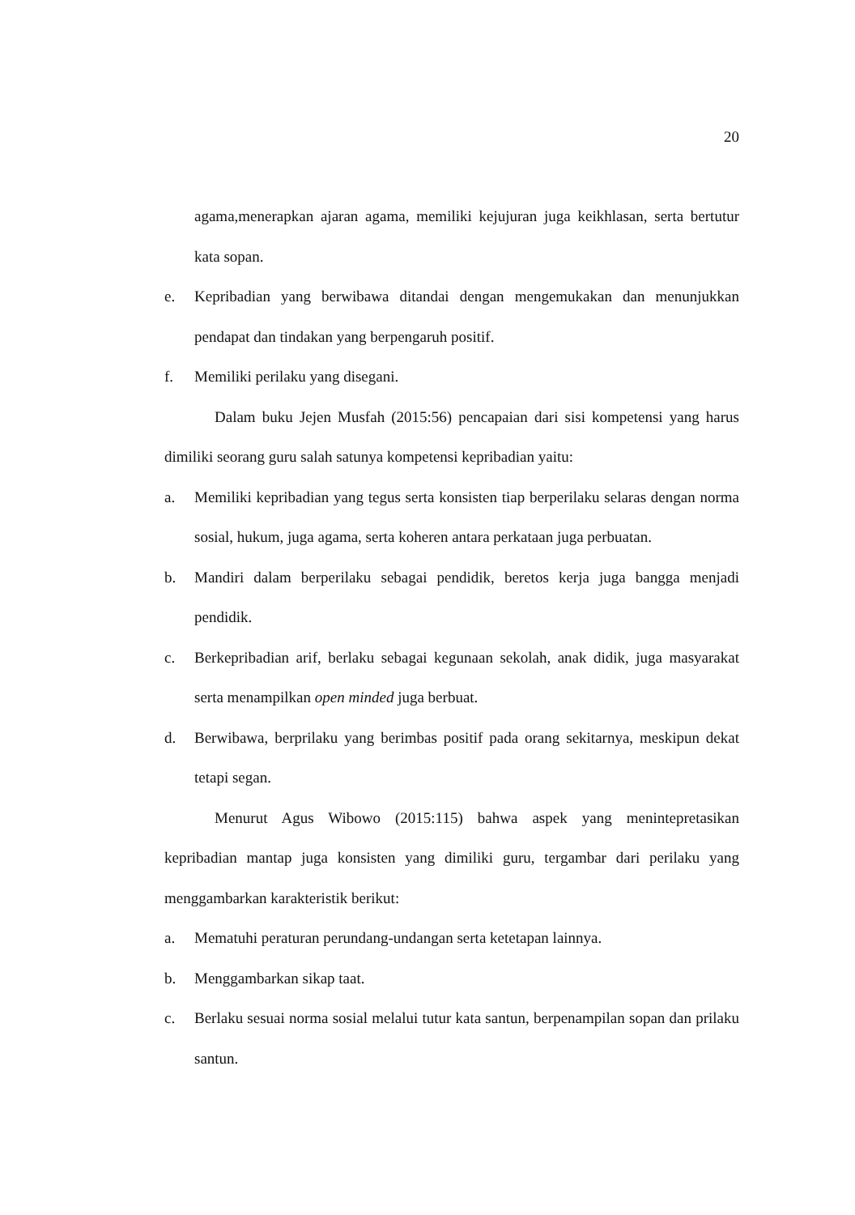20
agama,menerapkan ajaran agama, memiliki kejujuran juga keikhlasan, serta bertutur kata sopan.
e. Kepribadian yang berwibawa ditandai dengan mengemukakan dan menunjukkan pendapat dan tindakan yang berpengaruh positif.
f. Memiliki perilaku yang disegani.
Dalam buku Jejen Musfah (2015:56) pencapaian dari sisi kompetensi yang harus dimiliki seorang guru salah satunya kompetensi kepribadian yaitu:
a. Memiliki kepribadian yang tegus serta konsisten tiap berperilaku selaras dengan norma sosial, hukum, juga agama, serta koheren antara perkataan juga perbuatan.
b. Mandiri dalam berperilaku sebagai pendidik, beretos kerja juga bangga menjadi pendidik.
c. Berkepribadian arif, berlaku sebagai kegunaan sekolah, anak didik, juga masyarakat serta menampilkan open minded juga berbuat.
d. Berwibawa, berprilaku yang berimbas positif pada orang sekitarnya, meskipun dekat tetapi segan.
Menurut Agus Wibowo (2015:115) bahwa aspek yang menintepretasikan kepribadian mantap juga konsisten yang dimiliki guru, tergambar dari perilaku yang menggambarkan karakteristik berikut:
a. Mematuhi peraturan perundang-undangan serta ketetapan lainnya.
b. Menggambarkan sikap taat.
c. Berlaku sesuai norma sosial melalui tutur kata santun, berpenampilan sopan dan prilaku santun.